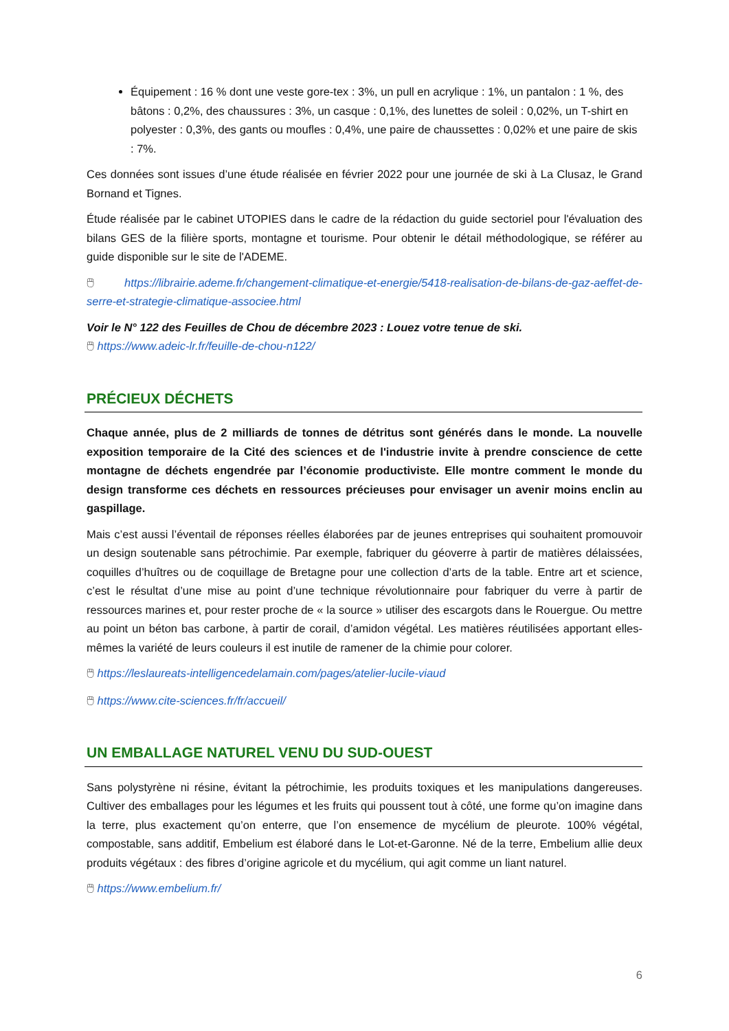Équipement : 16 % dont une veste gore-tex : 3%, un pull en acrylique : 1%, un pantalon : 1 %, des bâtons : 0,2%, des chaussures : 3%, un casque : 0,1%, des lunettes de soleil : 0,02%, un T-shirt en polyester : 0,3%, des gants ou moufles : 0,4%, une paire de chaussettes : 0,02% et une paire de skis : 7%.
Ces données sont issues d’une étude réalisée en février 2022 pour une journée de ski à La Clusaz, le Grand Bornand et Tignes.
Étude réalisée par le cabinet UTOPIES dans le cadre de la rédaction du guide sectoriel pour l'évaluation des bilans GES de la filière sports, montagne et tourisme. Pour obtenir le détail méthodologique, se référer au guide disponible sur le site de l'ADEME.
🖱 https://librairie.ademe.fr/changement-climatique-et-energie/5418-realisation-de-bilans-de-gaz-aeffet-de-serre-et-strategie-climatique-associee.html
Voir le N° 122 des Feuilles de Chou de décembre 2023 : Louez votre tenue de ski.
🖱 https://www.adeic-lr.fr/feuille-de-chou-n122/
PRÉCIEUX DÉCHETS
Chaque année, plus de 2 milliards de tonnes de détritus sont générés dans le monde. La nouvelle exposition temporaire de la Cité des sciences et de l'industrie invite à prendre conscience de cette montagne de déchets engendrée par l’économie productiviste. Elle montre comment le monde du design transforme ces déchets en ressources précieuses pour envisager un avenir moins enclin au gaspillage.
Mais c’est aussi l’éventail de réponses réelles élaborées par de jeunes entreprises qui souhaitent promouvoir un design soutenable sans pétrochimie. Par exemple, fabriquer du géoverre à partir de matières délaissées, coquilles d’huîtres ou de coquillage de Bretagne pour une collection d’arts de la table. Entre art et science, c’est le résultat d’une mise au point d’une technique révolutionnaire pour fabriquer du verre à partir de ressources marines et, pour rester proche de « la source » utiliser des escargots dans le Rouergue. Ou mettre au point un béton bas carbone, à partir de corail, d’amidon végétal. Les matières réutilisées apportant elles-mêmes la variété de leurs couleurs il est inutile de ramener de la chimie pour colorer.
🖱 https://leslaureats-intelligencedelamain.com/pages/atelier-lucile-viaud
🖱 https://www.cite-sciences.fr/fr/accueil/
UN EMBALLAGE NATUREL VENU DU SUD-OUEST
Sans polystyrène ni résine, évitant la pétrochimie, les produits toxiques et les manipulations dangereuses. Cultiver des emballages pour les légumes et les fruits qui poussent tout à côté, une forme qu’on imagine dans la terre, plus exactement qu’on enterre, que l’on ensemence de mycélium de pleurote. 100% végétal, compostable, sans additif, Embelium est élaboré dans le Lot-et-Garonne. Né de la terre, Embelium allie deux produits végétaux : des fibres d’origine agricole et du mycélium, qui agit comme un liant naturel.
🖱 https://www.embelium.fr/
6